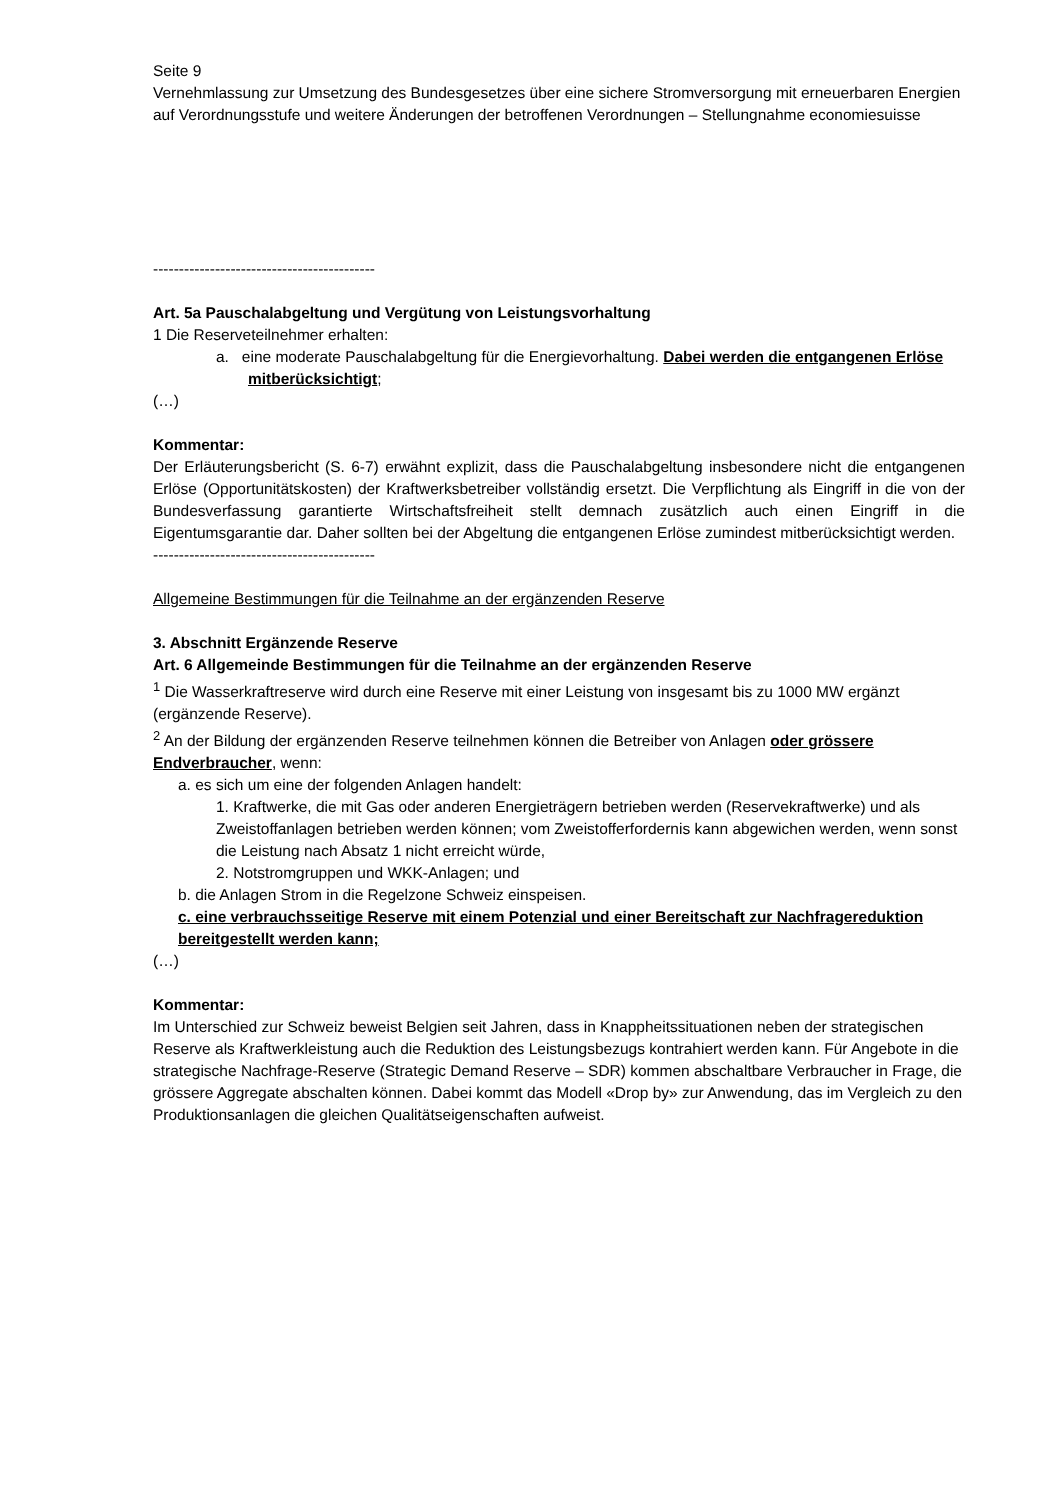Seite 9
Vernehmlassung zur Umsetzung des Bundesgesetzes über eine sichere Stromversorgung mit erneuerbaren Energien auf Verordnungsstufe und weitere Änderungen der betroffenen Verordnungen – Stellungnahme economiesuisse
-------------------------------------------
Art. 5a Pauschalabgeltung und Vergütung von Leistungsvorhaltung
1 Die Reserveteilnehmer erhalten:
a. eine moderate Pauschalabgeltung für die Energievorhaltung. Dabei werden die entgangenen Erlöse mitberücksichtigt;
(…)
Kommentar:
Der Erläuterungsbericht (S. 6-7) erwähnt explizit, dass die Pauschalabgeltung insbesondere nicht die entgangenen Erlöse (Opportunitätskosten) der Kraftwerksbetreiber vollständig ersetzt. Die Verpflichtung als Eingriff in die von der Bundesverfassung garantierte Wirtschaftsfreiheit stellt demnach zusätzlich auch einen Eingriff in die Eigentumsgarantie dar. Daher sollten bei der Abgeltung die entgangenen Erlöse zumindest mitberücksichtigt werden.
-------------------------------------------
Allgemeine Bestimmungen für die Teilnahme an der ergänzenden Reserve
3. Abschnitt Ergänzende Reserve
Art. 6 Allgemeinde Bestimmungen für die Teilnahme an der ergänzenden Reserve
<sup>1</sup> Die Wasserkraftreserve wird durch eine Reserve mit einer Leistung von insgesamt bis zu 1000 MW ergänzt (ergänzende Reserve).
<sup>2</sup> An der Bildung der ergänzenden Reserve teilnehmen können die Betreiber von Anlagen oder grössere Endverbraucher, wenn:
a. es sich um eine der folgenden Anlagen handelt:
1. Kraftwerke, die mit Gas oder anderen Energieträgern betrieben werden (Reservekraftwerke) und als Zweistoffanlagen betrieben werden können; vom Zweistofferfordernis kann abgewichen werden, wenn sonst die Leistung nach Absatz 1 nicht erreicht würde,
2. Notstromgruppen und WKK-Anlagen; und
b. die Anlagen Strom in die Regelzone Schweiz einspeisen.
c. eine verbrauchsseitige Reserve mit einem Potenzial und einer Bereitschaft zur Nachfragereduktion bereitgestellt werden kann;
(…)
Kommentar:
Im Unterschied zur Schweiz beweist Belgien seit Jahren, dass in Knappheitssituationen neben der strategischen Reserve als Kraftwerkleistung auch die Reduktion des Leistungsbezugs kontrahiert werden kann. Für Angebote in die strategische Nachfrage-Reserve (Strategic Demand Reserve – SDR) kommen abschaltbare Verbraucher in Frage, die grössere Aggregate abschalten können. Dabei kommt das Modell «Drop by» zur Anwendung, das im Vergleich zu den Produktionsanlagen die gleichen Qualitätseigenschaften aufweist.